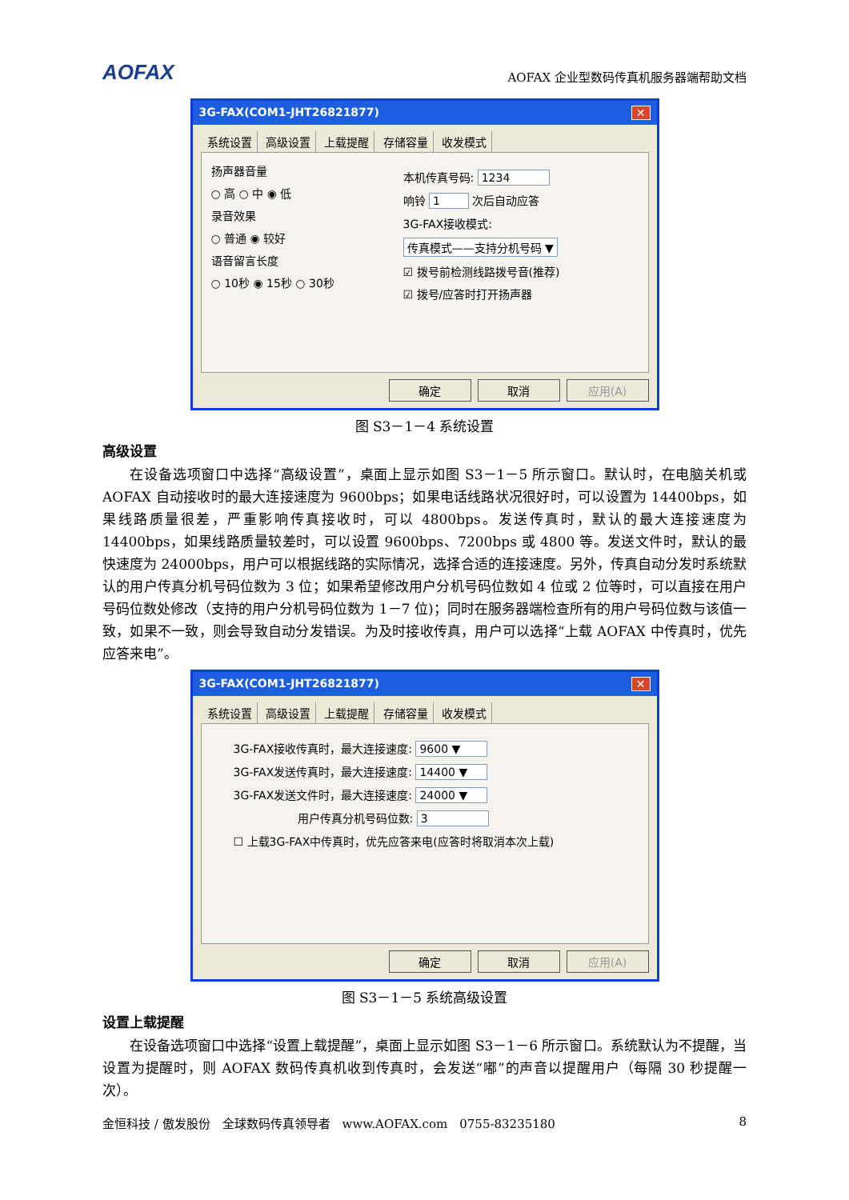AOFAX
AOFAX 企业型数码传真机服务器端帮助文档
3G-FAX(COM1-JHT26821877) ✕
系统设置 高级设置 上载提醒 存储容量 收发模式
扬声器音量
○ 高 ○ 中 ◉ 低
录音效果
○ 普通 ◉ 较好
语音留言长度
○ 10秒 ◉ 15秒 ○ 30秒
本机传真号码: 1234
响铃 1 次后自动应答
3G-FAX接收模式:
传真模式——支持分机号码 ▼
☑ 拨号前检测线路拨号音(推荐)
☑ 拨号/应答时打开扬声器
确定 取消 应用(A)
图 S3－1－4 系统设置
高级设置
在设备选项窗口中选择“高级设置”，桌面上显示如图 S3－1－5 所示窗口。默认时，在电脑关机或 AOFAX 自动接收时的最大连接速度为 9600bps；如果电话线路状况很好时，可以设置为 14400bps，如果线路质量很差，严重影响传真接收时，可以 4800bps。发送传真时，默认的最大连接速度为 14400bps，如果线路质量较差时，可以设置 9600bps、7200bps 或 4800 等。发送文件时，默认的最快速度为 24000bps，用户可以根据线路的实际情况，选择合适的连接速度。另外，传真自动分发时系统默认的用户传真分机号码位数为 3 位；如果希望修改用户分机号码位数如 4 位或 2 位等时，可以直接在用户号码位数处修改（支持的用户分机号码位数为 1－7 位)；同时在服务器端检查所有的用户号码位数与该值一致，如果不一致，则会导致自动分发错误。为及时接收传真，用户可以选择“上载 AOFAX 中传真时，优先应答来电”。
3G-FAX(COM1-JHT26821877) ✕
系统设置 高级设置 上载提醒 存储容量 收发模式
3G-FAX接收传真时，最大连接速度: 9600 ▼
3G-FAX发送传真时，最大连接速度: 14400 ▼
3G-FAX发送文件时，最大连接速度: 24000 ▼
用户传真分机号码位数: 3
☐ 上载3G-FAX中传真时，优先应答来电(应答时将取消本次上载)
确定 取消 应用(A)
图 S3－1－5 系统高级设置
设置上载提醒
在设备选项窗口中选择“设置上载提醒”，桌面上显示如图 S3－1－6 所示窗口。系统默认为不提醒，当设置为提醒时，则 AOFAX 数码传真机收到传真时，会发送“嘟”的声音以提醒用户（每隔 30 秒提醒一次）。
金恒科技 / 傲发股份　全球数码传真领导者　www.AOFAX.com　0755-83235180 8